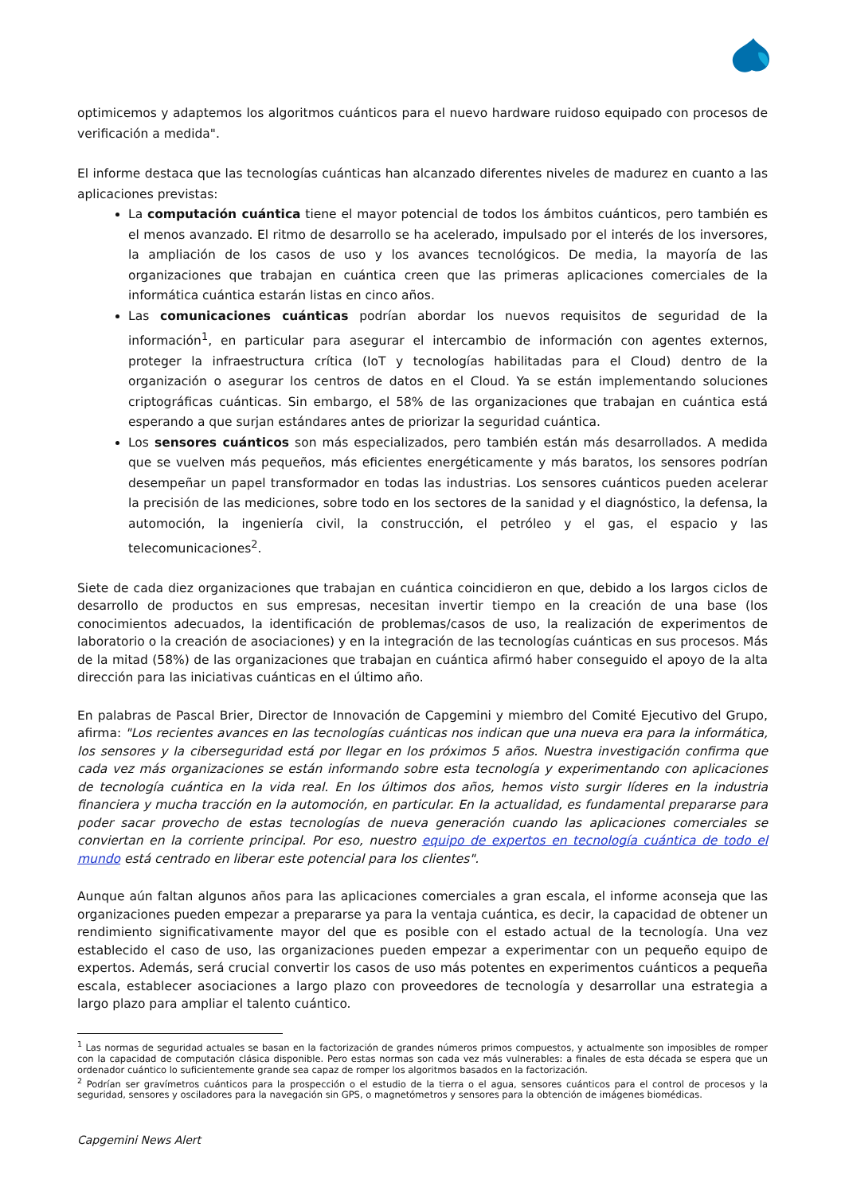optimicemos y adaptemos los algoritmos cuánticos para el nuevo hardware ruidoso equipado con procesos de verificación a medida".
El informe destaca que las tecnologías cuánticas han alcanzado diferentes niveles de madurez en cuanto a las aplicaciones previstas:
La computación cuántica tiene el mayor potencial de todos los ámbitos cuánticos, pero también es el menos avanzado. El ritmo de desarrollo se ha acelerado, impulsado por el interés de los inversores, la ampliación de los casos de uso y los avances tecnológicos. De media, la mayoría de las organizaciones que trabajan en cuántica creen que las primeras aplicaciones comerciales de la informática cuántica estarán listas en cinco años.
Las comunicaciones cuánticas podrían abordar los nuevos requisitos de seguridad de la información<sup>1</sup>, en particular para asegurar el intercambio de información con agentes externos, proteger la infraestructura crítica (IoT y tecnologías habilitadas para el Cloud) dentro de la organización o asegurar los centros de datos en el Cloud. Ya se están implementando soluciones criptográficas cuánticas. Sin embargo, el 58% de las organizaciones que trabajan en cuántica está esperando a que surjan estándares antes de priorizar la seguridad cuántica.
Los sensores cuánticos son más especializados, pero también están más desarrollados. A medida que se vuelven más pequeños, más eficientes energéticamente y más baratos, los sensores podrían desempeñar un papel transformador en todas las industrias. Los sensores cuánticos pueden acelerar la precisión de las mediciones, sobre todo en los sectores de la sanidad y el diagnóstico, la defensa, la automoción, la ingeniería civil, la construcción, el petróleo y el gas, el espacio y las telecomunicaciones<sup>2</sup>.
Siete de cada diez organizaciones que trabajan en cuántica coincidieron en que, debido a los largos ciclos de desarrollo de productos en sus empresas, necesitan invertir tiempo en la creación de una base (los conocimientos adecuados, la identificación de problemas/casos de uso, la realización de experimentos de laboratorio o la creación de asociaciones) y en la integración de las tecnologías cuánticas en sus procesos. Más de la mitad (58%) de las organizaciones que trabajan en cuántica afirmó haber conseguido el apoyo de la alta dirección para las iniciativas cuánticas en el último año.
En palabras de Pascal Brier, Director de Innovación de Capgemini y miembro del Comité Ejecutivo del Grupo, afirma: "Los recientes avances en las tecnologías cuánticas nos indican que una nueva era para la informática, los sensores y la ciberseguridad está por llegar en los próximos 5 años. Nuestra investigación confirma que cada vez más organizaciones se están informando sobre esta tecnología y experimentando con aplicaciones de tecnología cuántica en la vida real. En los últimos dos años, hemos visto surgir líderes en la industria financiera y mucha tracción en la automoción, en particular. En la actualidad, es fundamental prepararse para poder sacar provecho de estas tecnologías de nueva generación cuando las aplicaciones comerciales se conviertan en la corriente principal. Por eso, nuestro equipo de expertos en tecnología cuántica de todo el mundo está centrado en liberar este potencial para los clientes".
Aunque aún faltan algunos años para las aplicaciones comerciales a gran escala, el informe aconseja que las organizaciones pueden empezar a prepararse ya para la ventaja cuántica, es decir, la capacidad de obtener un rendimiento significativamente mayor del que es posible con el estado actual de la tecnología. Una vez establecido el caso de uso, las organizaciones pueden empezar a experimentar con un pequeño equipo de expertos. Además, será crucial convertir los casos de uso más potentes en experimentos cuánticos a pequeña escala, establecer asociaciones a largo plazo con proveedores de tecnología y desarrollar una estrategia a largo plazo para ampliar el talento cuántico.
<sup>1</sup> Las normas de seguridad actuales se basan en la factorización de grandes números primos compuestos, y actualmente son imposibles de romper con la capacidad de computación clásica disponible. Pero estas normas son cada vez más vulnerables: a finales de esta década se espera que un ordenador cuántico lo suficientemente grande sea capaz de romper los algoritmos basados en la factorización.
<sup>2</sup> Podrían ser gravímetros cuánticos para la prospección o el estudio de la tierra o el agua, sensores cuánticos para el control de procesos y la seguridad, sensores y osciladores para la navegación sin GPS, o magnetómetros y sensores para la obtención de imágenes biomédicas.
Capgemini News Alert